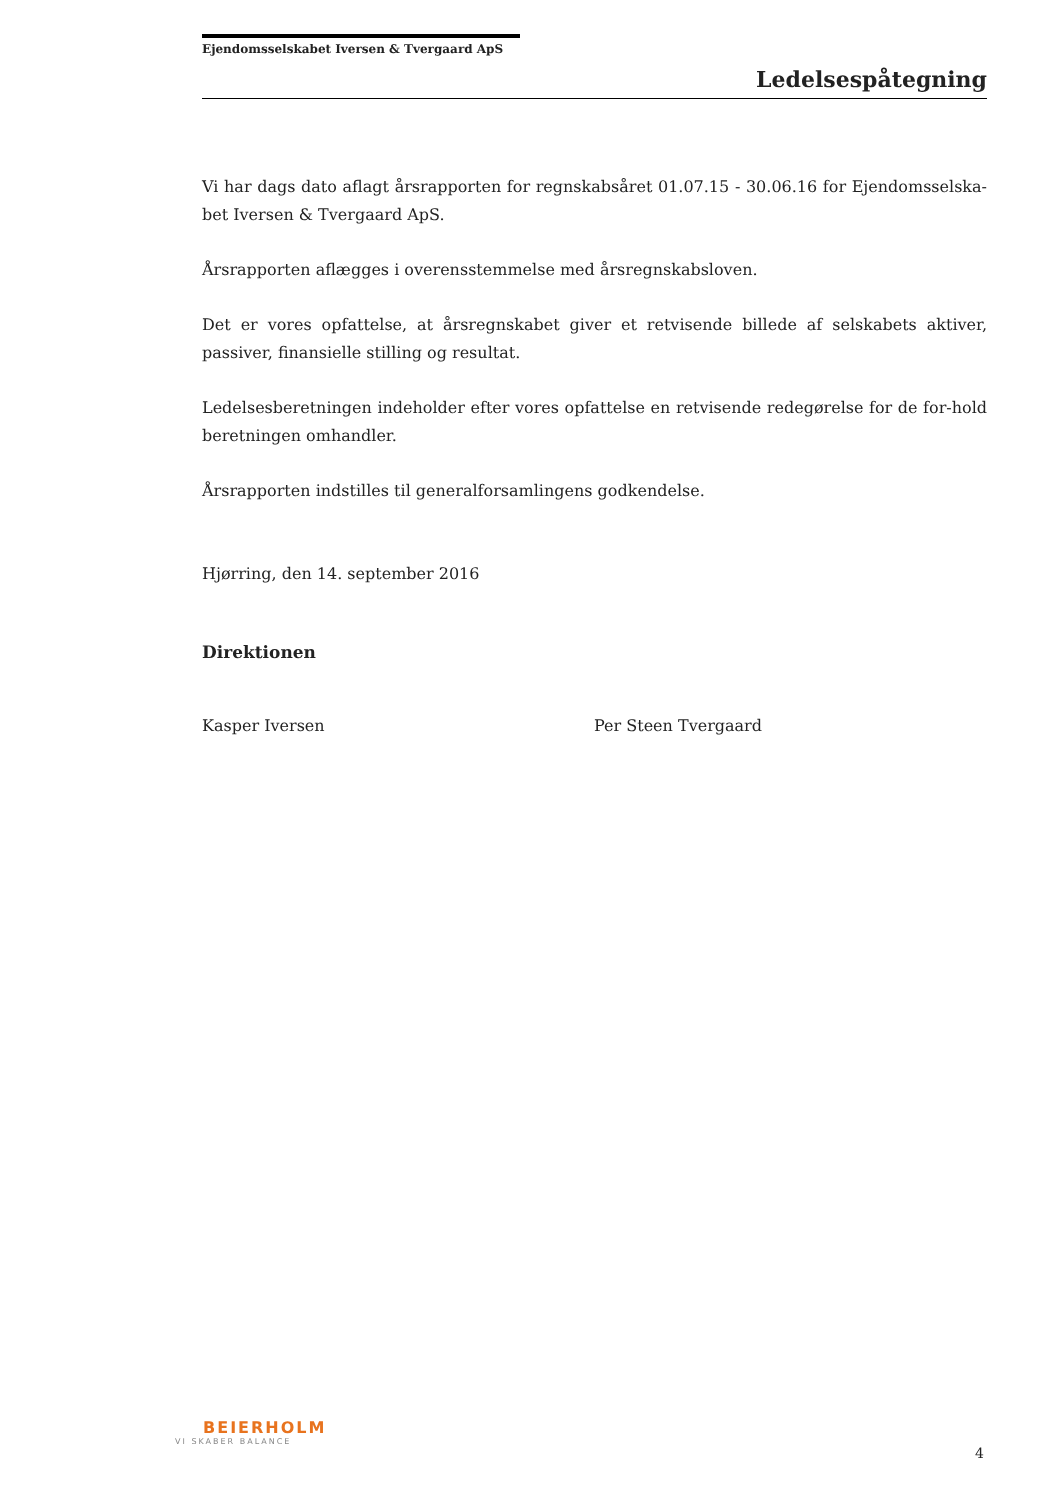Ejendomsselskabet Iversen & Tvergaard ApS
Ledelsespåtegning
Vi har dags dato aflagt årsrapporten for regnskabsåret 01.07.15 - 30.06.16 for Ejendomsselska-bet Iversen & Tvergaard ApS.
Årsrapporten aflægges i overensstemmelse med årsregnskabsloven.
Det er vores opfattelse, at årsregnskabet giver et retvisende billede af selskabets aktiver, passiver, finansielle stilling og resultat.
Ledelsesberetningen indeholder efter vores opfattelse en retvisende redegørelse for de for-hold beretningen omhandler.
Årsrapporten indstilles til generalforsamlingens godkendelse.
Hjørring, den 14. september 2016
Direktionen
Kasper Iversen Per Steen Tvergaard
BEIERHOLM
VI SKABER BALANCE
4